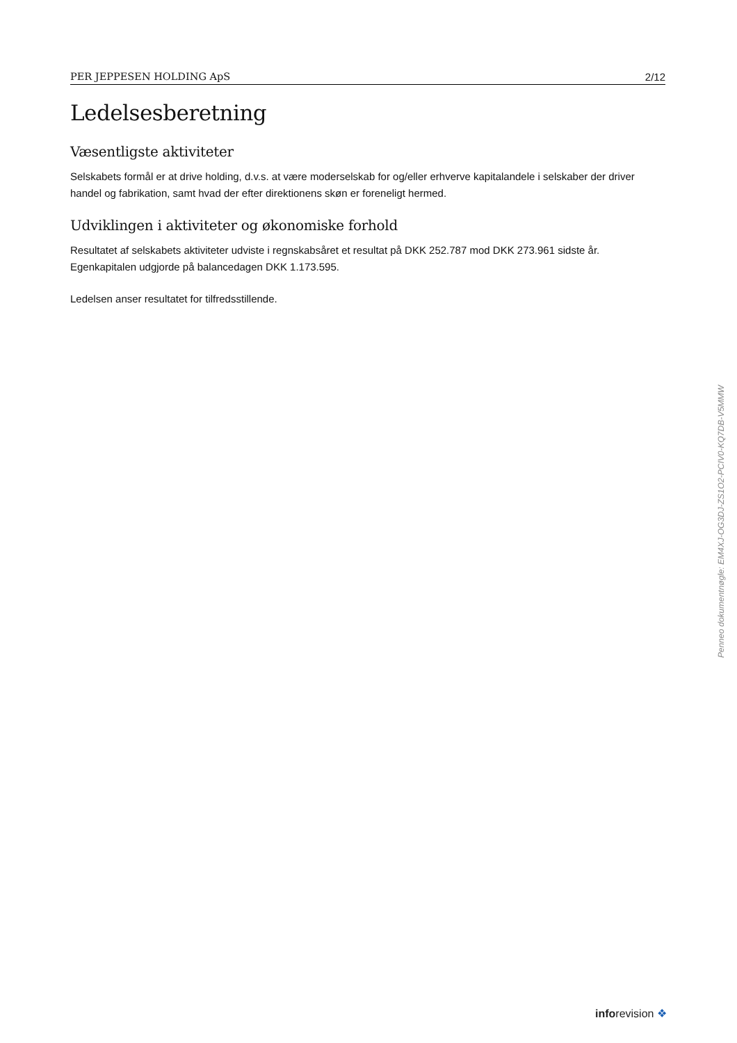PER JEPPESEN HOLDING ApS 2/12
Ledelsesberetning
Væsentligste aktiviteter
Selskabets formål er at drive holding, d.v.s. at være moderselskab for og/eller erhverve kapitalandele i selskaber der driver handel og fabrikation, samt hvad der efter direktionens skøn er foreneligt hermed.
Udviklingen i aktiviteter og økonomiske forhold
Resultatet af selskabets aktiviteter udviste i regnskabsåret et resultat på DKK 252.787 mod DKK 273.961 sidste år. Egenkapitalen udgjorde på balancedagen DKK 1.173.595.
Ledelsen anser resultatet for tilfredsstillende.
Penneo dokumentnøgle: EM4XJ-OG3DJ-ZS1O2-PCIV0-KQ7DB-V5MMW
inforevision ❖